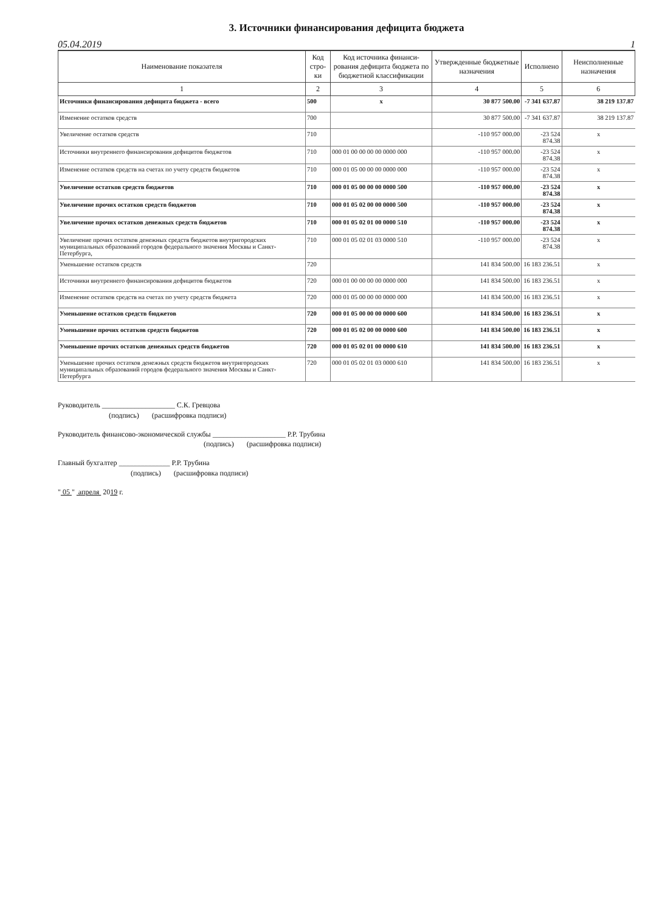3. Источники финансирования дефицита бюджета
05.04.2019 1
| Наименование показателя | Код стро-ки | Код источника финанси-рования дефицита бюджета по бюджетной классификации | Утвержденные бюджетные назначения | Исполнено | Неисполненные назначения |
| --- | --- | --- | --- | --- | --- |
| 1 | 2 | 3 | 4 | 5 | 6 |
| Источники финансирования дефицита бюджета - всего | 500 | x | 30 877 500.00 | -7 341 637.87 | 38 219 137.87 |
| Изменение остатков средств | 700 | | 30 877 500.00 | -7 341 637.87 | 38 219 137.87 |
| Увеличение остатков средств | 710 | | -110 957 000.00 | -23 524 874.38 | x |
| Источники внутреннего финансирования дефицитов бюджетов | 710 | 000 01 00 00 00 00 0000 000 | -110 957 000.00 | -23 524 874.38 | x |
| Изменение остатков средств на счетах по учету средств бюджетов | 710 | 000 01 05 00 00 00 0000 000 | -110 957 000.00 | -23 524 874.38 | x |
| Увеличение остатков средств бюджетов | 710 | 000 01 05 00 00 00 0000 500 | -110 957 000.00 | -23 524 874.38 | x |
| Увеличение прочих остатков средств бюджетов | 710 | 000 01 05 02 00 00 0000 500 | -110 957 000.00 | -23 524 874.38 | x |
| Увеличение прочих остатков денежных средств бюджетов | 710 | 000 01 05 02 01 00 0000 510 | -110 957 000.00 | -23 524 874.38 | x |
| Увеличение прочих остатков денежных средств бюджетов внутригородских муниципальных образований городов федерального значения Москвы и Санкт-Петербурга, | 710 | 000 01 05 02 01 03 0000 510 | -110 957 000.00 | -23 524 874.38 | x |
| Уменьшение остатков средств | 720 | | 141 834 500.00 | 16 183 236.51 | x |
| Источники внутреннего финансирования дефицитов бюджетов | 720 | 000 01 00 00 00 00 0000 000 | 141 834 500.00 | 16 183 236.51 | x |
| Изменение остатков средств на счетах по учету средств бюджета | 720 | 000 01 05 00 00 00 0000 000 | 141 834 500.00 | 16 183 236.51 | x |
| Уменьшение остатков средств бюджетов | 720 | 000 01 05 00 00 00 0000 600 | 141 834 500.00 | 16 183 236.51 | x |
| Уменьшение прочих остатков средств бюджетов | 720 | 000 01 05 02 00 00 0000 600 | 141 834 500.00 | 16 183 236.51 | x |
| Уменьшение прочих остатков денежных средств бюджетов | 720 | 000 01 05 02 01 00 0000 610 | 141 834 500.00 | 16 183 236.51 | x |
| Уменьшение прочих остатков денежных средств бюджетов внутригородских муниципальных образований городов федерального значения Москвы и Санкт-Петербурга | 720 | 000 01 05 02 01 03 0000 610 | 141 834 500.00 | 16 183 236.51 | x |
Руководитель ____________________ С.К. Гревцова
(подпись) (расшифровка подписи)
Руководитель финансово-экономической службы ____________________ Р.Р. Трубина
(подпись) (расшифровка подписи)
Главный бухгалтер ______________ Р.Р. Трубина
(подпись) (расшифровка подписи)
" 05 " апреля 2019 г.